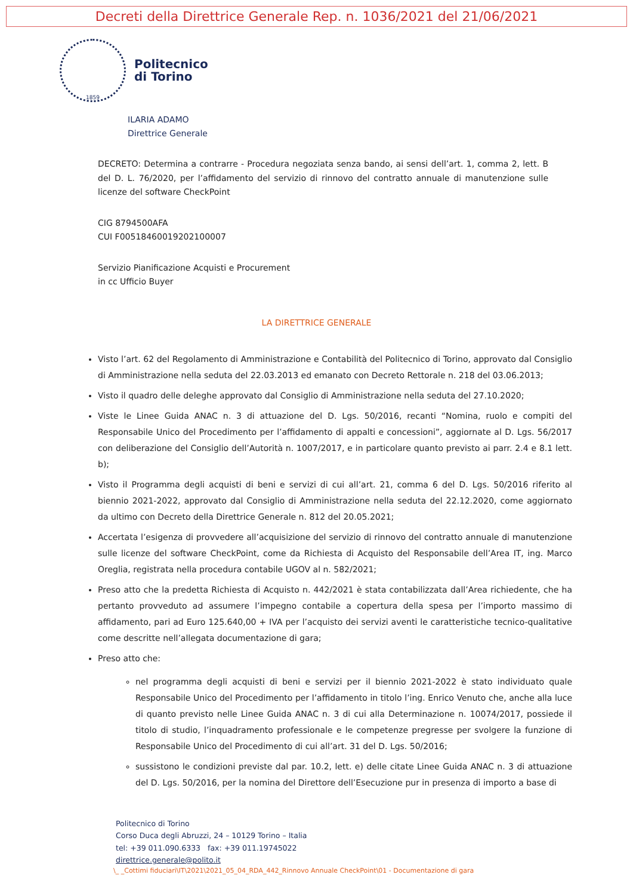Decreti della Direttrice Generale Rep. n. 1036/2021 del 21/06/2021
1859
Politecnico
di Torino
ILARIA ADAMO
Direttrice Generale
DECRETO: Determina a contrarre - Procedura negoziata senza bando, ai sensi dell’art. 1, comma 2, lett. B del D. L. 76/2020, per l’affidamento del servizio di rinnovo del contratto annuale di manutenzione sulle licenze del software CheckPoint
CIG 8794500AFA
CUI F00518460019202100007
Servizio Pianificazione Acquisti e Procurement
in cc Ufficio Buyer
LA DIRETTRICE GENERALE
Visto l’art. 62 del Regolamento di Amministrazione e Contabilità del Politecnico di Torino, approvato dal Consiglio di Amministrazione nella seduta del 22.03.2013 ed emanato con Decreto Rettorale n. 218 del 03.06.2013;
Visto il quadro delle deleghe approvato dal Consiglio di Amministrazione nella seduta del 27.10.2020;
Viste le Linee Guida ANAC n. 3 di attuazione del D. Lgs. 50/2016, recanti “Nomina, ruolo e compiti del Responsabile Unico del Procedimento per l’affidamento di appalti e concessioni”, aggiornate al D. Lgs. 56/2017 con deliberazione del Consiglio dell’Autorità n. 1007/2017, e in particolare quanto previsto ai parr. 2.4 e 8.1 lett. b);
Visto il Programma degli acquisti di beni e servizi di cui all’art. 21, comma 6 del D. Lgs. 50/2016 riferito al biennio 2021-2022, approvato dal Consiglio di Amministrazione nella seduta del 22.12.2020, come aggiornato da ultimo con Decreto della Direttrice Generale n. 812 del 20.05.2021;
Accertata l’esigenza di provvedere all’acquisizione del servizio di rinnovo del contratto annuale di manutenzione sulle licenze del software CheckPoint, come da Richiesta di Acquisto del Responsabile dell’Area IT, ing. Marco Oreglia, registrata nella procedura contabile UGOV al n. 582/2021;
Preso atto che la predetta Richiesta di Acquisto n. 442/2021 è stata contabilizzata dall’Area richiedente, che ha pertanto provveduto ad assumere l’impegno contabile a copertura della spesa per l’importo massimo di affidamento, pari ad Euro 125.640,00 + IVA per l’acquisto dei servizi aventi le caratteristiche tecnico-qualitative come descritte nell’allegata documentazione di gara;
Preso atto che:
nel programma degli acquisti di beni e servizi per il biennio 2021-2022 è stato individuato quale Responsabile Unico del Procedimento per l’affidamento in titolo l’ing. Enrico Venuto che, anche alla luce di quanto previsto nelle Linee Guida ANAC n. 3 di cui alla Determinazione n. 10074/2017, possiede il titolo di studio, l’inquadramento professionale e le competenze pregresse per svolgere la funzione di Responsabile Unico del Procedimento di cui all’art. 31 del D. Lgs. 50/2016;
sussistono le condizioni previste dal par. 10.2, lett. e) delle citate Linee Guida ANAC n. 3 di attuazione del D. Lgs. 50/2016, per la nomina del Direttore dell’Esecuzione pur in presenza di importo a base di
Politecnico di Torino
Corso Duca degli Abruzzi, 24 – 10129 Torino – Italia
tel: +39 011.090.6333 fax: +39 011.19745022
direttrice.generale@polito.it
\_ _Cottimi fiduciari\IT\2021\2021_05_04_RDA_442_Rinnovo Annuale CheckPoint\01 - Documentazione di gara